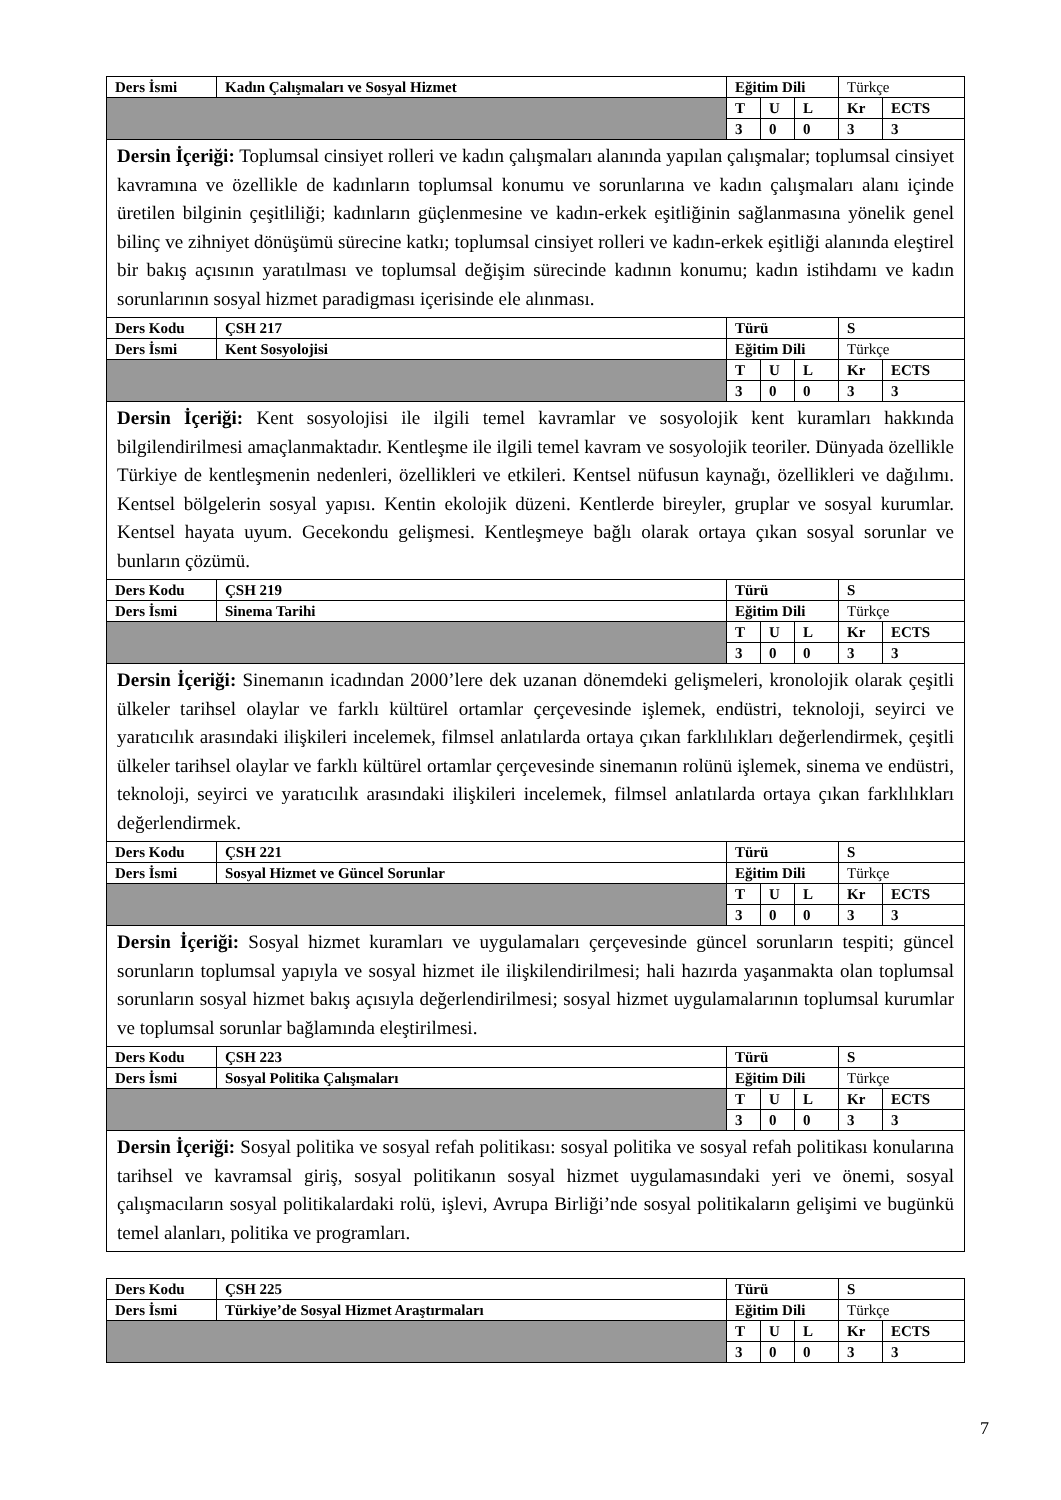| Ders İsmi | Kadın Çalışmaları ve Sosyal Hizmet | Eğitim Dili | | | Türkçe | |
| | | T | U | L | Kr | ECTS |
| | | 3 | 0 | 0 | 3 | 3 |
| Dersin İçeriği: Toplumsal cinsiyet rolleri ve kadın çalışmaları alanında yapılan çalışmalar; toplumsal cinsiyet kavramına ve özellikle de kadınların toplumsal konumu ve sorunlarına ve kadın çalışmaları alanı içinde üretilen bilginin çeşitliliği; kadınların güçlenmesine ve kadın-erkek eşitliğinin sağlanmasına yönelik genel bilinç ve zihniyet dönüşümü sürecine katkı; toplumsal cinsiyet rolleri ve kadın-erkek eşitliği alanında eleştirel bir bakış açısının yaratılması ve toplumsal değişim sürecinde kadının konumu; kadın istihdamı ve kadın sorunlarının sosyal hizmet paradigması içerisinde ele alınması. | | | | | | |
| Ders Kodu | ÇSH 217 | Türü | | | S | |
| Ders İsmi | Kent Sosyolojisi | Eğitim Dili | | | Türkçe | |
| | | T | U | L | Kr | ECTS |
| | | 3 | 0 | 0 | 3 | 3 |
| Dersin İçeriği: Kent sosyolojisi ile ilgili temel kavramlar ve sosyolojik kent kuramları hakkında bilgilendirilmesi amaçlanmaktadır. Kentleşme ile ilgili temel kavram ve sosyolojik teoriler. Dünyada özellikle Türkiye de kentleşmenin nedenleri, özellikleri ve etkileri. Kentsel nüfusun kaynağı, özellikleri ve dağılımı. Kentsel bölgelerin sosyal yapısı. Kentin ekolojik düzeni. Kentlerde bireyler, gruplar ve sosyal kurumlar. Kentsel hayata uyum. Gecekondu gelişmesi. Kentleşmeye bağlı olarak ortaya çıkan sosyal sorunlar ve bunların çözümü. | | | | | | |
| Ders Kodu | ÇSH 219 | Türü | | | S | |
| Ders İsmi | Sinema Tarihi | Eğitim Dili | | | Türkçe | |
| | | T | U | L | Kr | ECTS |
| | | 3 | 0 | 0 | 3 | 3 |
| Dersin İçeriği: Sinemanın icadından 2000’lere dek uzanan dönemdeki gelişmeleri, kronolojik olarak çeşitli ülkeler tarihsel olaylar ve farklı kültürel ortamlar çerçevesinde işlemek, endüstri, teknoloji, seyirci ve yaratıcılık arasındaki ilişkileri incelemek, filmsel anlatılarda ortaya çıkan farklılıkları değerlendirmek, çeşitli ülkeler tarihsel olaylar ve farklı kültürel ortamlar çerçevesinde sinemanın rolünü işlemek, sinema ve endüstri, teknoloji, seyirci ve yaratıcılık arasındaki ilişkileri incelemek, filmsel anlatılarda ortaya çıkan farklılıkları değerlendirmek. | | | | | | |
| Ders Kodu | ÇSH 221 | Türü | | | S | |
| Ders İsmi | Sosyal Hizmet ve Güncel Sorunlar | Eğitim Dili | | | Türkçe | |
| | | T | U | L | Kr | ECTS |
| | | 3 | 0 | 0 | 3 | 3 |
| Dersin İçeriği: Sosyal hizmet kuramları ve uygulamaları çerçevesinde güncel sorunların tespiti; güncel sorunların toplumsal yapıyla ve sosyal hizmet ile ilişkilendirilmesi; hali hazırda yaşanmakta olan toplumsal sorunların sosyal hizmet bakış açısıyla değerlendirilmesi; sosyal hizmet uygulamalarının toplumsal kurumlar ve toplumsal sorunlar bağlamında eleştirilmesi. | | | | | | |
| Ders Kodu | ÇSH 223 | Türü | | | S | |
| Ders İsmi | Sosyal Politika Çalışmaları | Eğitim Dili | | | Türkçe | |
| | | T | U | L | Kr | ECTS |
| | | 3 | 0 | 0 | 3 | 3 |
| Dersin İçeriği: Sosyal politika ve sosyal refah politikası: sosyal politika ve sosyal refah politikası konularına tarihsel ve kavramsal giriş, sosyal politikanın sosyal hizmet uygulamasındaki yeri ve önemi, sosyal çalışmacıların sosyal politikalardaki rolü, işlevi, Avrupa Birliği’nde sosyal politikaların gelişimi ve bugünkü temel alanları, politika ve programları. | | | | | | |
| Ders Kodu | ÇSH 225 | Türü | | | S | |
| Ders İsmi | Türkiye’de Sosyal Hizmet Araştırmaları | Eğitim Dili | | | Türkçe | |
| | | T | U | L | Kr | ECTS |
| | | 3 | 0 | 0 | 3 | 3 |
7